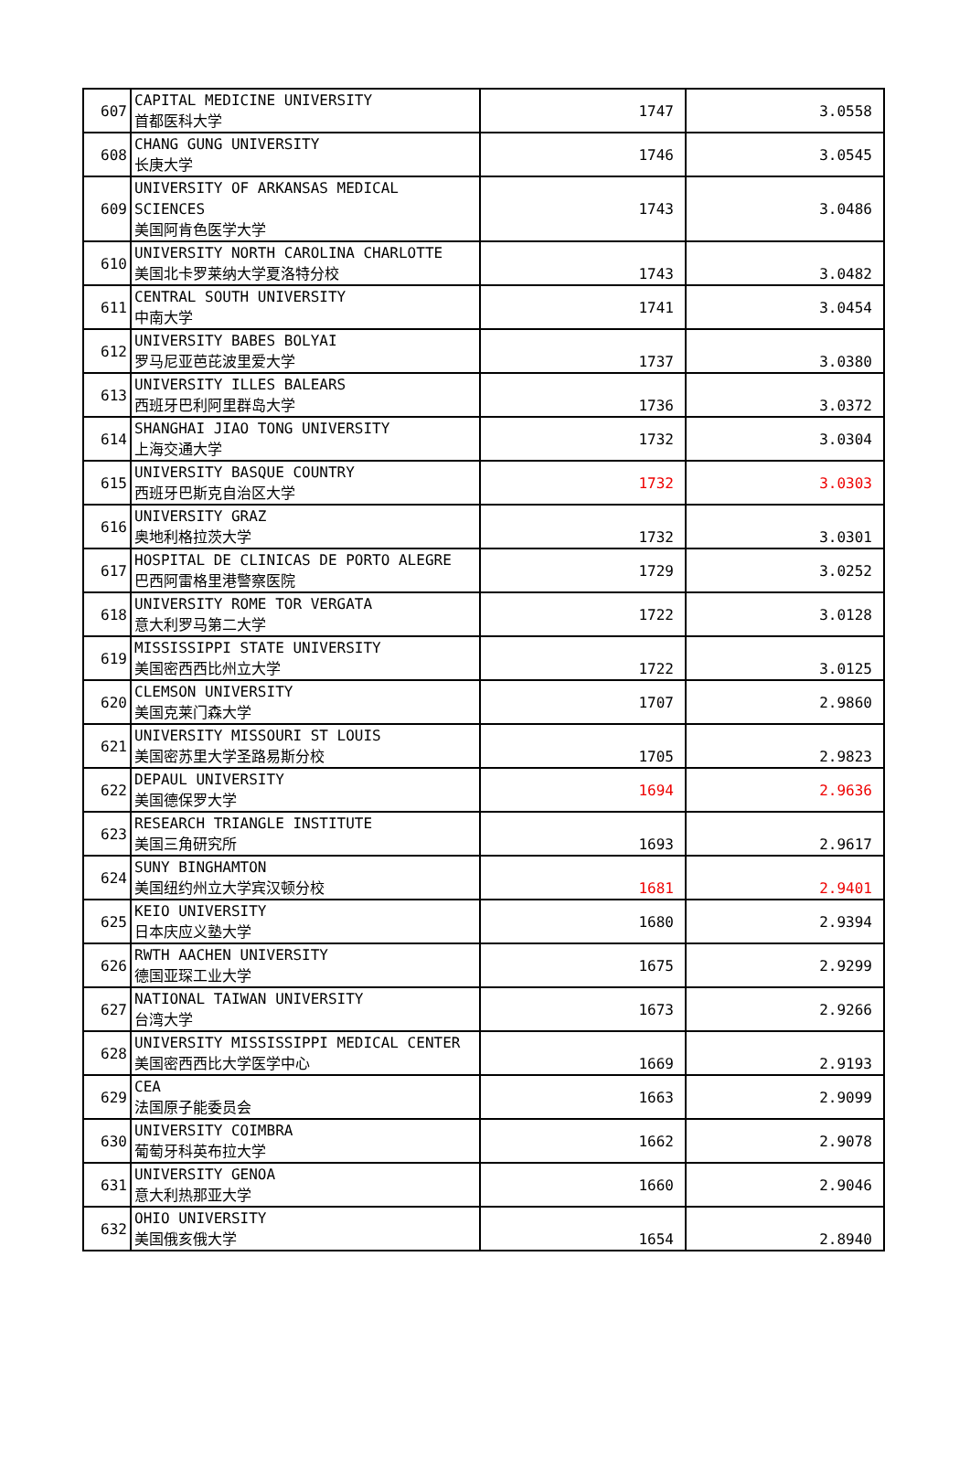| 607 | CAPITAL MEDICINE UNIVERSITY 首都医科大学 | 1747 | 3.0558 |
| 608 | CHANG GUNG UNIVERSITY 长庚大学 | 1746 | 3.0545 |
| 609 | UNIVERSITY OF ARKANSAS MEDICAL SCIENCES 美国阿肯色医学大学 | 1743 | 3.0486 |
| 610 | UNIVERSITY NORTH CAROLINA CHARLOTTE 美国北卡罗莱纳大学夏洛特分校 | 1743 | 3.0482 |
| 611 | CENTRAL SOUTH UNIVERSITY 中南大学 | 1741 | 3.0454 |
| 612 | UNIVERSITY BABES BOLYAI 罗马尼亚芭芘波里爱大学 | 1737 | 3.0380 |
| 613 | UNIVERSITY ILLES BALEARS 西班牙巴利阿里群岛大学 | 1736 | 3.0372 |
| 614 | SHANGHAI JIAO TONG UNIVERSITY 上海交通大学 | 1732 | 3.0304 |
| 615 | UNIVERSITY BASQUE COUNTRY 西班牙巴斯克自治区大学 | 1732 | 3.0303 |
| 616 | UNIVERSITY GRAZ 奥地利格拉茨大学 | 1732 | 3.0301 |
| 617 | HOSPITAL DE CLINICAS DE PORTO ALEGRE 巴西阿雷格里港警察医院 | 1729 | 3.0252 |
| 618 | UNIVERSITY ROME TOR VERGATA 意大利罗马第二大学 | 1722 | 3.0128 |
| 619 | MISSISSIPPI STATE UNIVERSITY 美国密西西比州立大学 | 1722 | 3.0125 |
| 620 | CLEMSON UNIVERSITY 美国克莱门森大学 | 1707 | 2.9860 |
| 621 | UNIVERSITY MISSOURI ST LOUIS 美国密苏里大学圣路易斯分校 | 1705 | 2.9823 |
| 622 | DEPAUL UNIVERSITY 美国德保罗大学 | 1694 | 2.9636 |
| 623 | RESEARCH TRIANGLE INSTITUTE 美国三角研究所 | 1693 | 2.9617 |
| 624 | SUNY BINGHAMTON 美国纽约州立大学宾汉顿分校 | 1681 | 2.9401 |
| 625 | KEIO UNIVERSITY 日本庆应义塾大学 | 1680 | 2.9394 |
| 626 | RWTH AACHEN UNIVERSITY 德国亚琛工业大学 | 1675 | 2.9299 |
| 627 | NATIONAL TAIWAN UNIVERSITY 台湾大学 | 1673 | 2.9266 |
| 628 | UNIVERSITY MISSISSIPPI MEDICAL CENTER 美国密西西比大学医学中心 | 1669 | 2.9193 |
| 629 | CEA 法国原子能委员会 | 1663 | 2.9099 |
| 630 | UNIVERSITY COIMBRA 葡萄牙科英布拉大学 | 1662 | 2.9078 |
| 631 | UNIVERSITY GENOA 意大利热那亚大学 | 1660 | 2.9046 |
| 632 | OHIO UNIVERSITY 美国俄亥俄大学 | 1654 | 2.8940 |